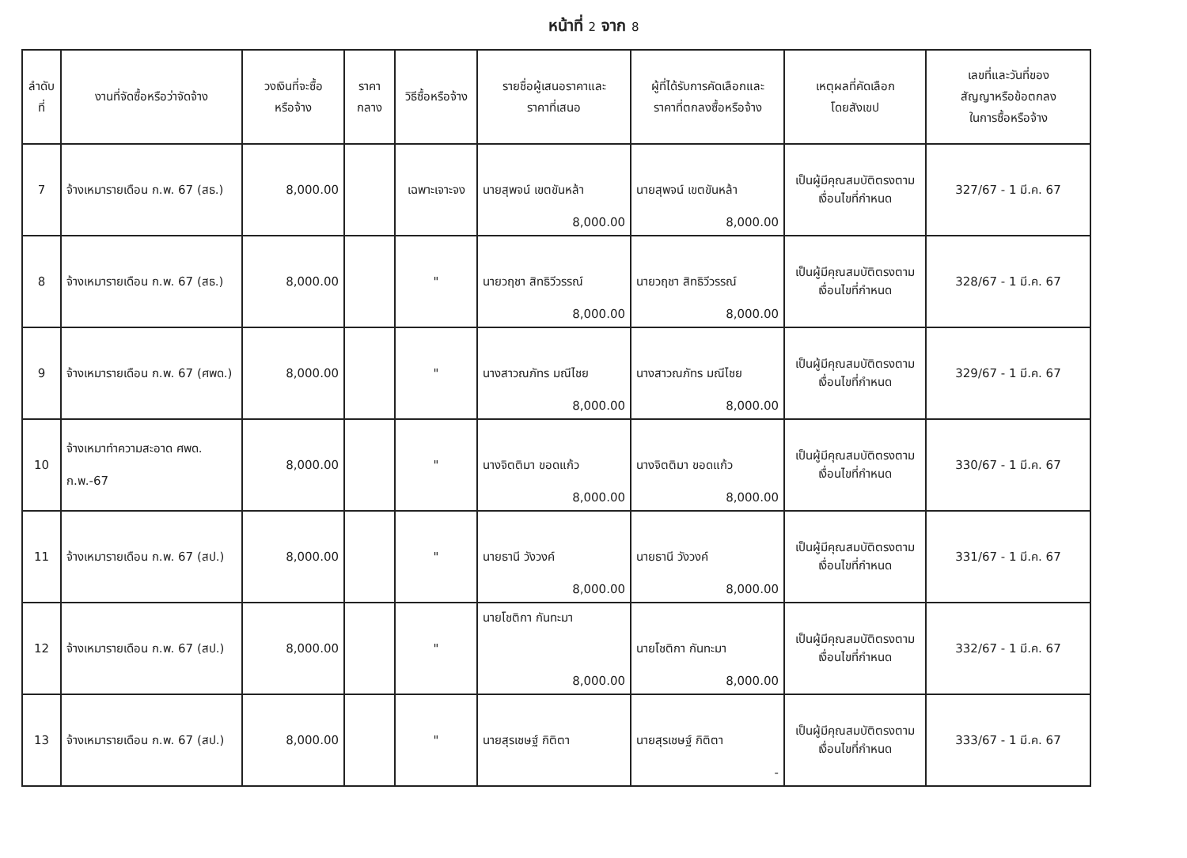หน้าที่ 2 จาก 8
| ลำดับ ที่ | งานที่จัดซื้อหรือว่าจัดจ้าง | วงเงินที่จะซื้อ หรือจ้าง | ราคา กลาง | วิธีซื้อหรือจ้าง | รายชื่อผู้เสนอราคาและ ราคาที่เสนอ | ผู้ที่ได้รับการคัดเลือกและ ราคาที่ตกลงซื้อหรือจ้าง | เหตุผลที่คัดเลือก โดยสังเขป | เลขที่และวันที่ของ สัญญาหรือข้อตกลง ในการซื้อหรือจ้าง |
| --- | --- | --- | --- | --- | --- | --- | --- | --- |
| 7 | จ้างเหมารายเดือน ก.พ. 67 (สธ.) | 8,000.00 | | เฉพาะเจาะจง | นายสุพจน์ เขตขันหล้า 8,000.00 | นายสุพจน์ เขตขันหล้า 8,000.00 | เป็นผู้มีคุณสมบัติตรงตาม เงื่อนไขที่กำหนด | 327/67 - 1 มี.ค. 67 |
| 8 | จ้างเหมารายเดือน ก.พ. 67 (สธ.) | 8,000.00 | | " | นายวฤชา สิทธิวีวรรณ์ 8,000.00 | นายวฤชา สิทธิวีวรรณ์ 8,000.00 | เป็นผู้มีคุณสมบัติตรงตาม เงื่อนไขที่กำหนด | 328/67 - 1 มี.ค. 67 |
| 9 | จ้างเหมารายเดือน ก.พ. 67 (ศพด.) | 8,000.00 | | " | นางสาวณภัทร มณีไชย 8,000.00 | นางสาวณภัทร มณีไชย 8,000.00 | เป็นผู้มีคุณสมบัติตรงตาม เงื่อนไขที่กำหนด | 329/67 - 1 มี.ค. 67 |
| 10 | จ้างเหมาทำความสะอาด ศพด. ก.พ.-67 | 8,000.00 | | " | นางจิตติมา ขอดแก้ว 8,000.00 | นางจิตติมา ขอดแก้ว 8,000.00 | เป็นผู้มีคุณสมบัติตรงตาม เงื่อนไขที่กำหนด | 330/67 - 1 มี.ค. 67 |
| 11 | จ้างเหมารายเดือน ก.พ. 67 (สป.) | 8,000.00 | | " | นายธานี วังวงค์ 8,000.00 | นายธานี วังวงค์ 8,000.00 | เป็นผู้มีคุณสมบัติตรงตาม เงื่อนไขที่กำหนด | 331/67 - 1 มี.ค. 67 |
| 12 | จ้างเหมารายเดือน ก.พ. 67 (สป.) | 8,000.00 | | " | นายโชติกา กันทะมา 8,000.00 | นายโชติกา กันทะมา 8,000.00 | เป็นผู้มีคุณสมบัติตรงตาม เงื่อนไขที่กำหนด | 332/67 - 1 มี.ค. 67 |
| 13 | จ้างเหมารายเดือน ก.พ. 67 (สป.) | 8,000.00 | | " | นายสุรเชษฐ์ กิติตา | นายสุรเชษฐ์ กิติตา - | เป็นผู้มีคุณสมบัติตรงตาม เงื่อนไขที่กำหนด | 333/67 - 1 มี.ค. 67 |